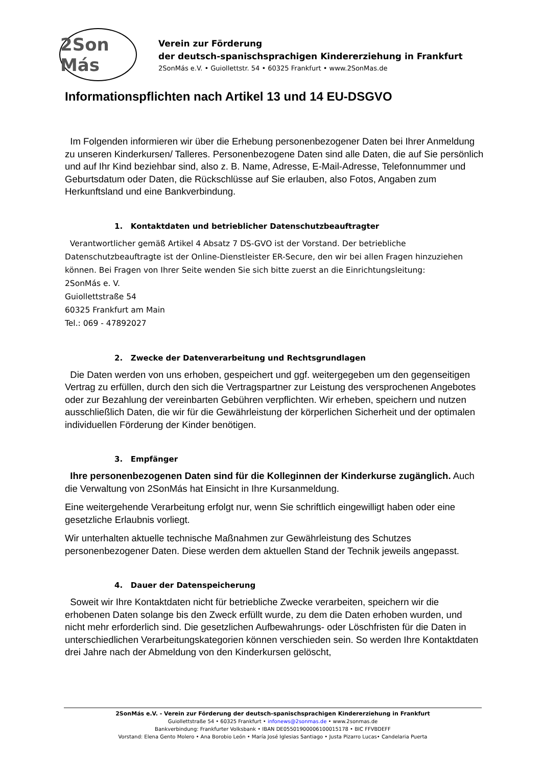2Son Más
Verein zur Förderung
der deutsch-spanischsprachigen Kindererziehung in Frankfurt
2SonMás e.V. • Guiollettstr. 54 • 60325 Frankfurt • www.2SonMas.de
Informationspflichten nach Artikel 13 und 14 EU-DSGVO
Im Folgenden informieren wir über die Erhebung personenbezogener Daten bei Ihrer Anmeldung zu unseren Kinderkursen/ Talleres. Personenbezogene Daten sind alle Daten, die auf Sie persönlich und auf Ihr Kind beziehbar sind, also z. B. Name, Adresse, E-Mail-Adresse, Telefonnummer und Geburtsdatum oder Daten, die Rückschlüsse auf Sie erlauben, also Fotos, Angaben zum Herkunftsland und eine Bankverbindung.
1. Kontaktdaten und betrieblicher Datenschutzbeauftragter
Verantwortlicher gemäß Artikel 4 Absatz 7 DS-GVO ist der Vorstand. Der betriebliche Datenschutzbeauftragte ist der Online-Dienstleister ER-Secure, den wir bei allen Fragen hinzuziehen können. Bei Fragen von Ihrer Seite wenden Sie sich bitte zuerst an die Einrichtungsleitung:
2SonMás e. V.
Guiollettstraße 54
60325 Frankfurt am Main
Tel.: 069 - 47892027
2. Zwecke der Datenverarbeitung und Rechtsgrundlagen
Die Daten werden von uns erhoben, gespeichert und ggf. weitergegeben um den gegenseitigen Vertrag zu erfüllen, durch den sich die Vertragspartner zur Leistung des versprochenen Angebotes oder zur Bezahlung der vereinbarten Gebühren verpflichten. Wir erheben, speichern und nutzen ausschließlich Daten, die wir für die Gewährleistung der körperlichen Sicherheit und der optimalen individuellen Förderung der Kinder benötigen.
3. Empfänger
Ihre personenbezogenen Daten sind für die Kolleginnen der Kinderkurse zugänglich. Auch die Verwaltung von 2SonMás hat Einsicht in Ihre Kursanmeldung.
Eine weitergehende Verarbeitung erfolgt nur, wenn Sie schriftlich eingewilligt haben oder eine gesetzliche Erlaubnis vorliegt.
Wir unterhalten aktuelle technische Maßnahmen zur Gewährleistung des Schutzes personenbezogener Daten. Diese werden dem aktuellen Stand der Technik jeweils angepasst.
4. Dauer der Datenspeicherung
Soweit wir Ihre Kontaktdaten nicht für betriebliche Zwecke verarbeiten, speichern wir die erhobenen Daten solange bis den Zweck erfüllt wurde, zu dem die Daten erhoben wurden, und nicht mehr erforderlich sind. Die gesetzlichen Aufbewahrungs- oder Löschfristen für die Daten in unterschiedlichen Verarbeitungskategorien können verschieden sein. So werden Ihre Kontaktdaten drei Jahre nach der Abmeldung von den Kinderkursen gelöscht,
2SonMás e.V. - Verein zur Förderung der deutsch-spanischsprachigen Kindererziehung in Frankfurt
Guiollettstraße 54 • 60325 Frankfurt • infonews@2sonmas.de • www.2sonmas.de
Bankverbindung: Frankfurter Volksbank • IBAN DE05501900006100015178 • BIC FFVBDEFF
Vorstand: Elena Gento Molero • Ana Borobio León • María José Iglesias Santiago • Justa Pizarro Lucas• Candelaria Puerta